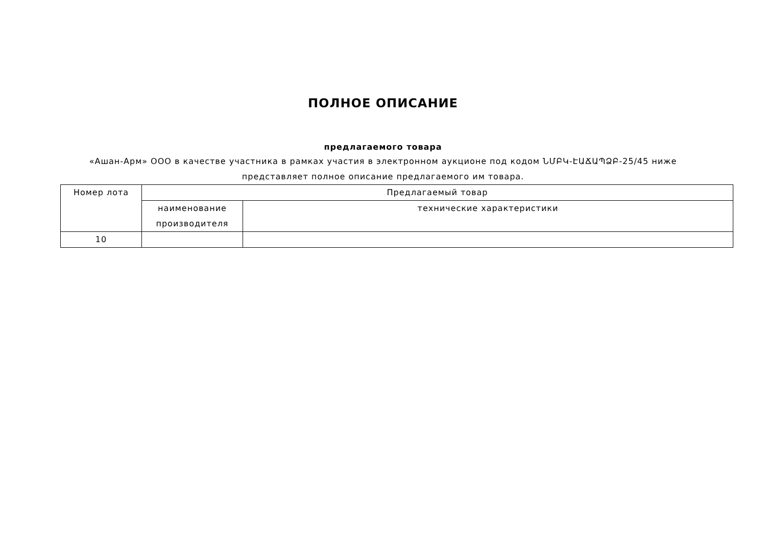ПОЛНОЕ ОПИСАНИЕ
предлагаемого товара
«Ашан-Арм» ООО в качестве участника в рамках участия в электронном аукционе под кодом ՆՄԲԿ-ԷԱՃԱՊՁԲ-25/45 ниже представляет полное описание предлагаемого им товара.
| Номер лота | Предлагаемый товар | |
| --- | --- | --- |
| | наименование производителя | технические характеристики |
| 10 | | |